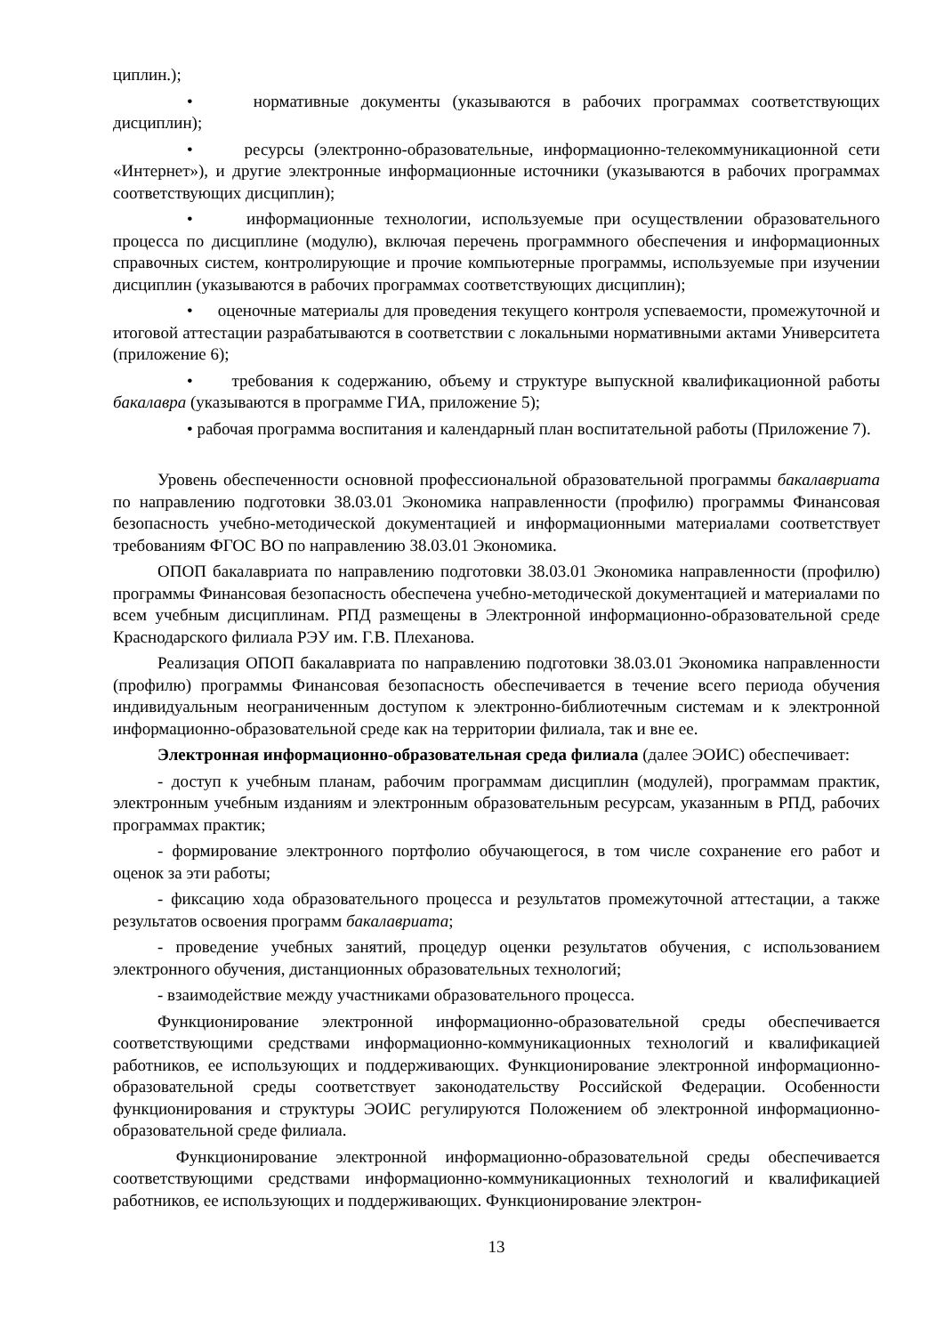циплин.);
• нормативные документы (указываются в рабочих программах соответствующих дисциплин);
• ресурсы (электронно-образовательные, информационно-телекоммуникационной сети «Интернет»), и другие электронные информационные источники (указываются в рабочих программах соответствующих дисциплин);
• информационные технологии, используемые при осуществлении образовательного процесса по дисциплине (модулю), включая перечень программного обеспечения и информационных справочных систем, контролирующие и прочие компьютерные программы, используемые при изучении дисциплин (указываются в рабочих программах соответствующих дисциплин);
• оценочные материалы для проведения текущего контроля успеваемости, промежуточной и итоговой аттестации разрабатываются в соответствии с локальными нормативными актами Университета (приложение 6);
• требования к содержанию, объему и структуре выпускной квалификационной работы бакалавра (указываются в программе ГИА, приложение 5);
• рабочая программа воспитания и календарный план воспитательной работы (Приложение 7).
Уровень обеспеченности основной профессиональной образовательной программы бакалавриата по направлению подготовки 38.03.01 Экономика направленности (профилю) программы Финансовая безопасность учебно-методической документацией и информационными материалами соответствует требованиям ФГОС ВО по направлению 38.03.01 Экономика.
ОПОП бакалавриата по направлению подготовки 38.03.01 Экономика направленности (профилю) программы Финансовая безопасность обеспечена учебно-методической документацией и материалами по всем учебным дисциплинам. РПД размещены в Электронной информационно-образовательной среде Краснодарского филиала РЭУ им. Г.В. Плеханова.
Реализация ОПОП бакалавриата по направлению подготовки 38.03.01 Экономика направленности (профилю) программы Финансовая безопасность обеспечивается в течение всего периода обучения индивидуальным неограниченным доступом к электронно-библиотечным системам и к электронной информационно-образовательной среде как на территории филиала, так и вне ее.
Электронная информационно-образовательная среда филиала (далее ЭОИС) обеспечивает:
- доступ к учебным планам, рабочим программам дисциплин (модулей), программам практик, электронным учебным изданиям и электронным образовательным ресурсам, указанным в РПД, рабочих программах практик;
- формирование электронного портфолио обучающегося, в том числе сохранение его работ и оценок за эти работы;
- фиксацию хода образовательного процесса и результатов промежуточной аттестации, а также результатов освоения программ бакалавриата;
- проведение учебных занятий, процедур оценки результатов обучения, с использованием электронного обучения, дистанционных образовательных технологий;
- взаимодействие между участниками образовательного процесса.
Функционирование электронной информационно-образовательной среды обеспечивается соответствующими средствами информационно-коммуникационных технологий и квалификацией работников, ее использующих и поддерживающих. Функционирование электронной информационно-образовательной среды соответствует законодательству Российской Федерации. Особенности функционирования и структуры ЭОИС регулируются Положением об электронной информационно-образовательной среде филиала.
Функционирование электронной информационно-образовательной среды обеспечивается соответствующими средствами информационно-коммуникационных технологий и квалификацией работников, ее использующих и поддерживающих. Функционирование электрон-
13